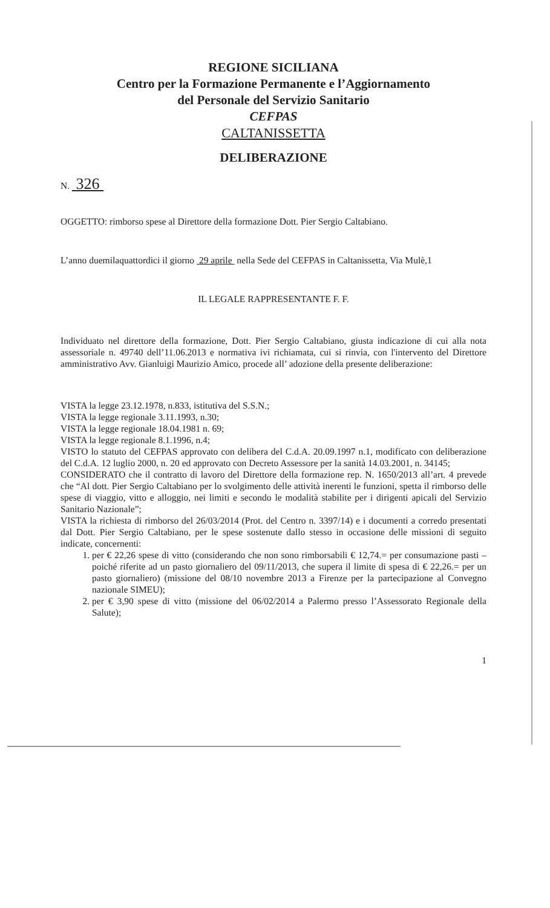REGIONE SICILIANA
Centro per la Formazione Permanente e l’Aggiornamento
del Personale del Servizio Sanitario
CEFPAS
CALTANISSETTA
DELIBERAZIONE
N. 326
OGGETTO: rimborso spese al Direttore della formazione Dott. Pier Sergio Caltabiano.
L’anno duemilaquattordici il giorno 29 aprile nella Sede del CEFPAS in Caltanissetta, Via Mulè,1
IL LEGALE RAPPRESENTANTE F. F.
Individuato nel direttore della formazione, Dott. Pier Sergio Caltabiano, giusta indicazione di cui alla nota assessoriale n. 49740 dell’11.06.2013 e normativa ivi richiamata, cui si rinvia, con l'intervento del Direttore amministrativo Avv. Gianluigi Maurizio Amico, procede all’ adozione della presente deliberazione:
VISTA la legge 23.12.1978, n.833, istitutiva del S.S.N.;
VISTA la legge regionale 3.11.1993, n.30;
VISTA la legge regionale 18.04.1981 n. 69;
VISTA la legge regionale 8.1.1996, n.4;
VISTO lo statuto del CEFPAS approvato con delibera del C.d.A. 20.09.1997 n.1, modificato con deliberazione del C.d.A. 12 luglio 2000, n. 20 ed approvato con Decreto Assessore per la sanità 14.03.2001, n. 34145;
CONSIDERATO che il contratto di lavoro del Direttore della formazione rep. N. 1650/2013 all’art. 4 prevede che “Al dott. Pier Sergio Caltabiano per lo svolgimento delle attività inerenti le funzioni, spetta il rimborso delle spese di viaggio, vitto e alloggio, nei limiti e secondo le modalità stabilite per i dirigenti apicali del Servizio Sanitario Nazionale”;
VISTA la richiesta di rimborso del 26/03/2014 (Prot. del Centro n. 3397/14) e i documenti a corredo presentati dal Dott. Pier Sergio Caltabiano, per le spese sostenute dallo stesso in occasione delle missioni di seguito indicate, concernenti:
1. per € 22,26 spese di vitto (considerando che non sono rimborsabili € 12,74.= per consumazione pasti – poiché riferite ad un pasto giornaliero del 09/11/2013, che supera il limite di spesa di € 22,26.= per un pasto giornaliero) (missione del 08/10 novembre 2013 a Firenze per la partecipazione al Convegno nazionale SIMEU);
2. per € 3,90 spese di vitto (missione del 06/02/2014 a Palermo presso l’Assessorato Regionale della Salute);
1